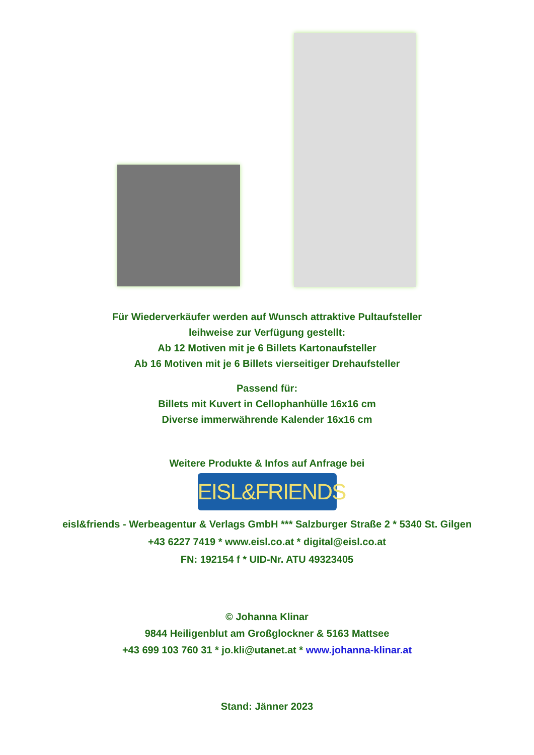Für Wiederverkäufer werden auf Wunsch attraktive Pultaufsteller
leihweise zur Verfügung gestellt:
Ab 12 Motiven mit je 6 Billets Kartonaufsteller
Ab 16 Motiven mit je 6 Billets vierseitiger Drehaufsteller
Passend für:
Billets mit Kuvert in Cellophanhülle 16x16 cm
Diverse immerwährende Kalender 16x16 cm
Weitere Produkte & Infos auf Anfrage bei
EISL&FRIENDS
eisl&friends - Werbeagentur & Verlags GmbH *** Salzburger Straße 2 * 5340 St. Gilgen
+43 6227 7419 * www.eisl.co.at * digital@eisl.co.at
FN: 192154 f * UID-Nr. ATU 49323405
© Johanna Klinar
9844 Heiligenblut am Großglockner & 5163 Mattsee
+43 699 103 760 31 * jo.kli@utanet.at * www.johanna-klinar.at
Stand: Jänner 2023